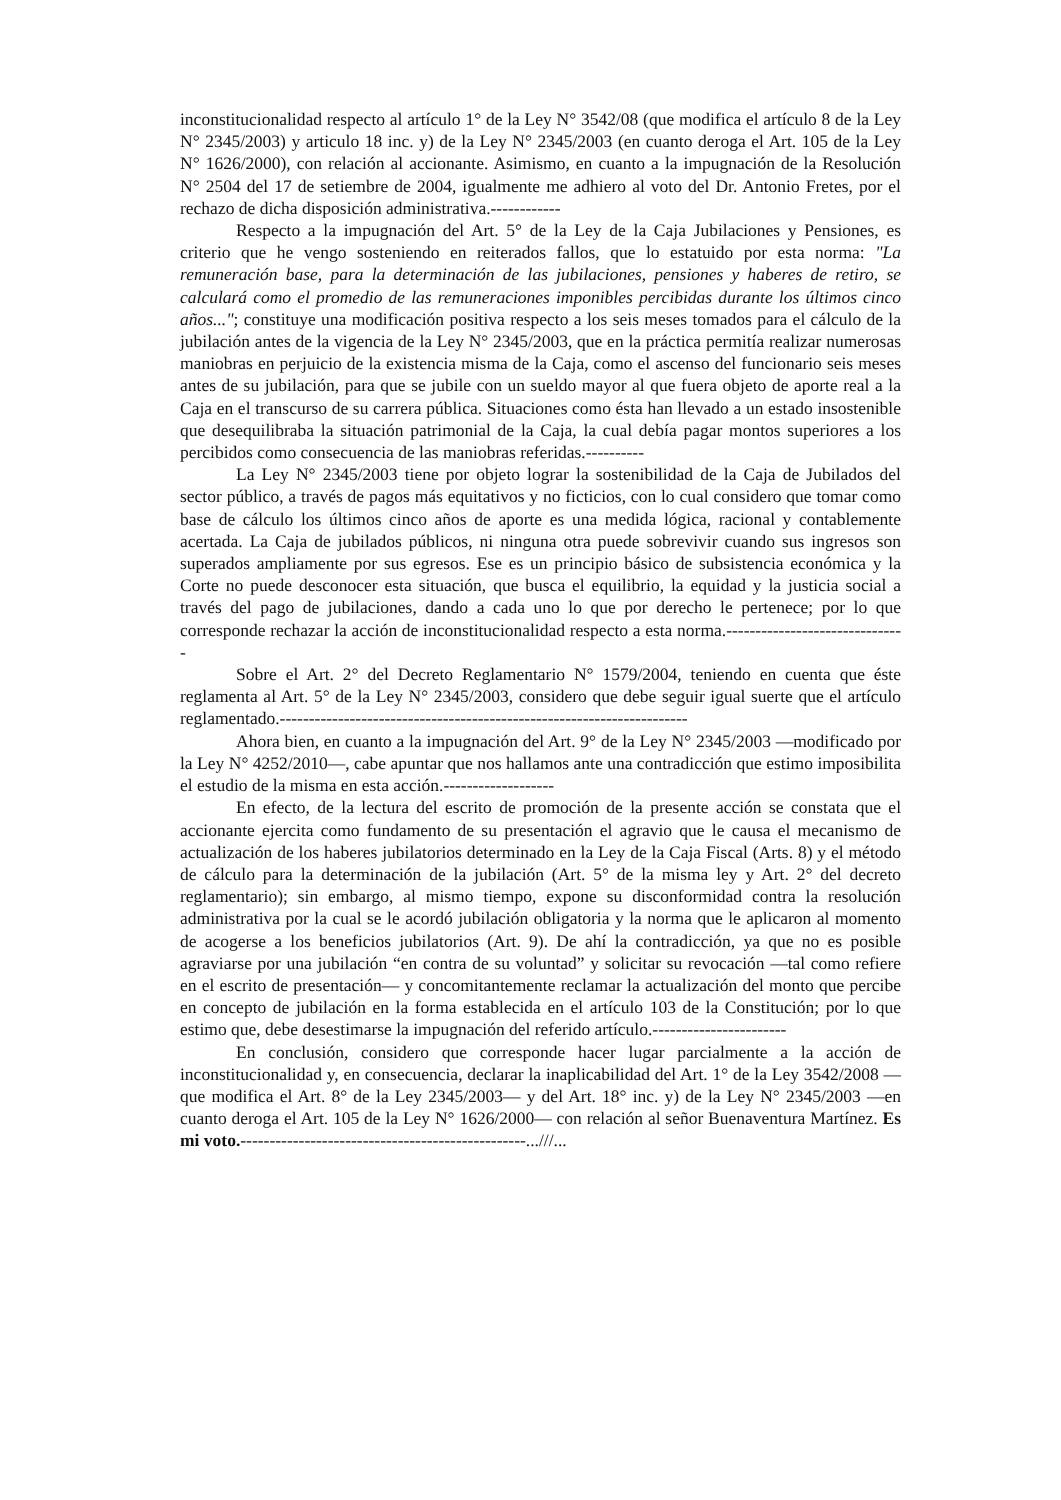inconstitucionalidad respecto al artículo 1° de la Ley N° 3542/08 (que modifica el artículo 8 de la Ley N° 2345/2003) y articulo 18 inc. y) de la Ley N° 2345/2003 (en cuanto deroga el Art. 105 de la Ley N° 1626/2000), con relación al accionante. Asimismo, en cuanto a la impugnación de la Resolución N° 2504 del 17 de setiembre de 2004, igualmente me adhiero al voto del Dr. Antonio Fretes, por el rechazo de dicha disposición administrativa.------------
Respecto a la impugnación del Art. 5° de la Ley de la Caja Jubilaciones y Pensiones, es criterio que he vengo sosteniendo en reiterados fallos, que lo estatuido por esta norma: "La remuneración base, para la determinación de las jubilaciones, pensiones y haberes de retiro, se calculará como el promedio de las remuneraciones imponibles percibidas durante los últimos cinco años..."; constituye una modificación positiva respecto a los seis meses tomados para el cálculo de la jubilación antes de la vigencia de la Ley N° 2345/2003, que en la práctica permitía realizar numerosas maniobras en perjuicio de la existencia misma de la Caja, como el ascenso del funcionario seis meses antes de su jubilación, para que se jubile con un sueldo mayor al que fuera objeto de aporte real a la Caja en el transcurso de su carrera pública. Situaciones como ésta han llevado a un estado insostenible que desequilibraba la situación patrimonial de la Caja, la cual debía pagar montos superiores a los percibidos como consecuencia de las maniobras referidas.----------
La Ley N° 2345/2003 tiene por objeto lograr la sostenibilidad de la Caja de Jubilados del sector público, a través de pagos más equitativos y no ficticios, con lo cual considero que tomar como base de cálculo los últimos cinco años de aporte es una medida lógica, racional y contablemente acertada. La Caja de jubilados públicos, ni ninguna otra puede sobrevivir cuando sus ingresos son superados ampliamente por sus egresos. Ese es un principio básico de subsistencia económica y la Corte no puede desconocer esta situación, que busca el equilibrio, la equidad y la justicia social a través del pago de jubilaciones, dando a cada uno lo que por derecho le pertenece; por lo que corresponde rechazar la acción de inconstitucionalidad respecto a esta norma.-------------------------------
Sobre el Art. 2° del Decreto Reglamentario N° 1579/2004, teniendo en cuenta que éste reglamenta al Art. 5° de la Ley N° 2345/2003, considero que debe seguir igual suerte que el artículo reglamentado.----------------------------------------------------------------------
Ahora bien, en cuanto a la impugnación del Art. 9° de la Ley N° 2345/2003 —modificado por la Ley N° 4252/2010—, cabe apuntar que nos hallamos ante una contradicción que estimo imposibilita el estudio de la misma en esta acción.-------------------
En efecto, de la lectura del escrito de promoción de la presente acción se constata que el accionante ejercita como fundamento de su presentación el agravio que le causa el mecanismo de actualización de los haberes jubilatorios determinado en la Ley de la Caja Fiscal (Arts. 8) y el método de cálculo para la determinación de la jubilación (Art. 5° de la misma ley y Art. 2° del decreto reglamentario); sin embargo, al mismo tiempo, expone su disconformidad contra la resolución administrativa por la cual se le acordó jubilación obligatoria y la norma que le aplicaron al momento de acogerse a los beneficios jubilatorios (Art. 9). De ahí la contradicción, ya que no es posible agraviarse por una jubilación “en contra de su voluntad” y solicitar su revocación —tal como refiere en el escrito de presentación— y concomitantemente reclamar la actualización del monto que percibe en concepto de jubilación en la forma establecida en el artículo 103 de la Constitución; por lo que estimo que, debe desestimarse la impugnación del referido artículo.-----------------------
En conclusión, considero que corresponde hacer lugar parcialmente a la acción de inconstitucionalidad y, en consecuencia, declarar la inaplicabilidad del Art. 1° de la Ley 3542/2008 —que modifica el Art. 8° de la Ley 2345/2003— y del Art. 18° inc. y) de la Ley N° 2345/2003 —en cuanto deroga el Art. 105 de la Ley N° 1626/2000— con relación al señor Buenaventura Martínez. Es mi voto.-------------------------------------------------...///...